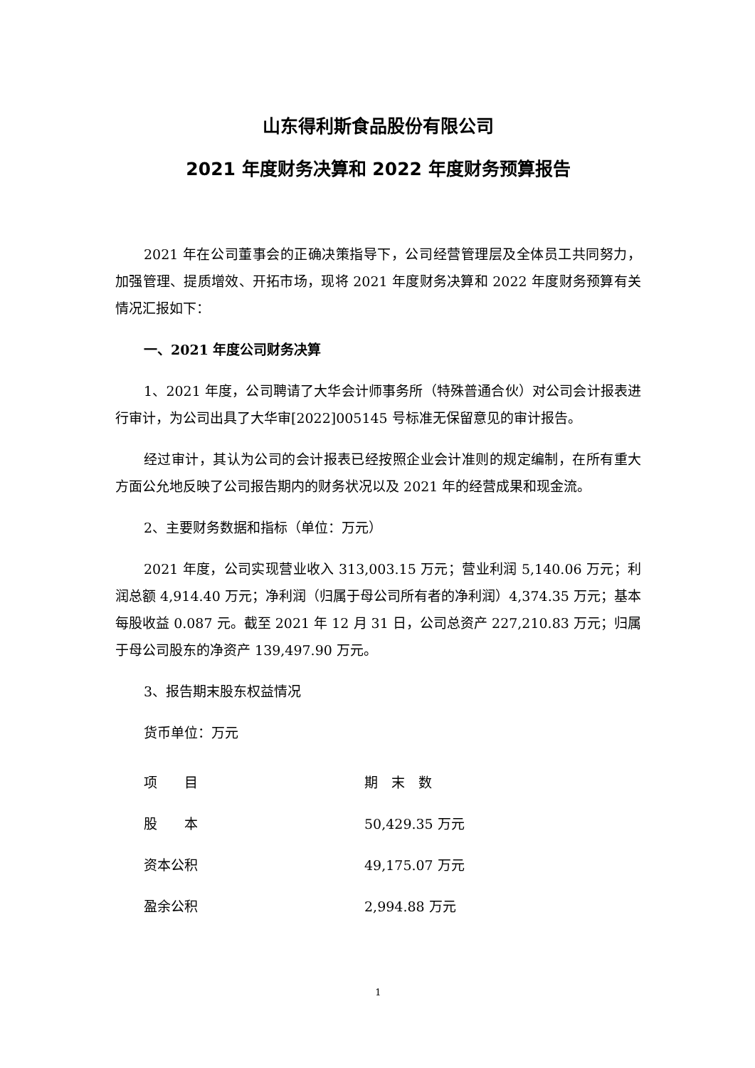山东得利斯食品股份有限公司
2021 年度财务决算和 2022 年度财务预算报告
2021 年在公司董事会的正确决策指导下，公司经营管理层及全体员工共同努力，加强管理、提质增效、开拓市场，现将 2021 年度财务决算和 2022 年度财务预算有关情况汇报如下：
一、2021 年度公司财务决算
1、2021 年度，公司聘请了大华会计师事务所（特殊普通合伙）对公司会计报表进行审计，为公司出具了大华审[2022]005145 号标准无保留意见的审计报告。
经过审计，其认为公司的会计报表已经按照企业会计准则的规定编制，在所有重大方面公允地反映了公司报告期内的财务状况以及 2021 年的经营成果和现金流。
2、主要财务数据和指标（单位：万元）
2021 年度，公司实现营业收入 313,003.15 万元；营业利润 5,140.06 万元；利润总额 4,914.40 万元；净利润（归属于母公司所有者的净利润）4,374.35 万元；基本每股收益 0.087 元。截至 2021 年 12 月 31 日，公司总资产 227,210.83 万元；归属于母公司股东的净资产 139,497.90 万元。
3、报告期末股东权益情况
货币单位：万元
| 项 目 | 期 末 数 |
| --- | --- |
| 股 本 | 50,429.35 万元 |
| 资本公积 | 49,175.07 万元 |
| 盈余公积 | 2,994.88 万元 |
1